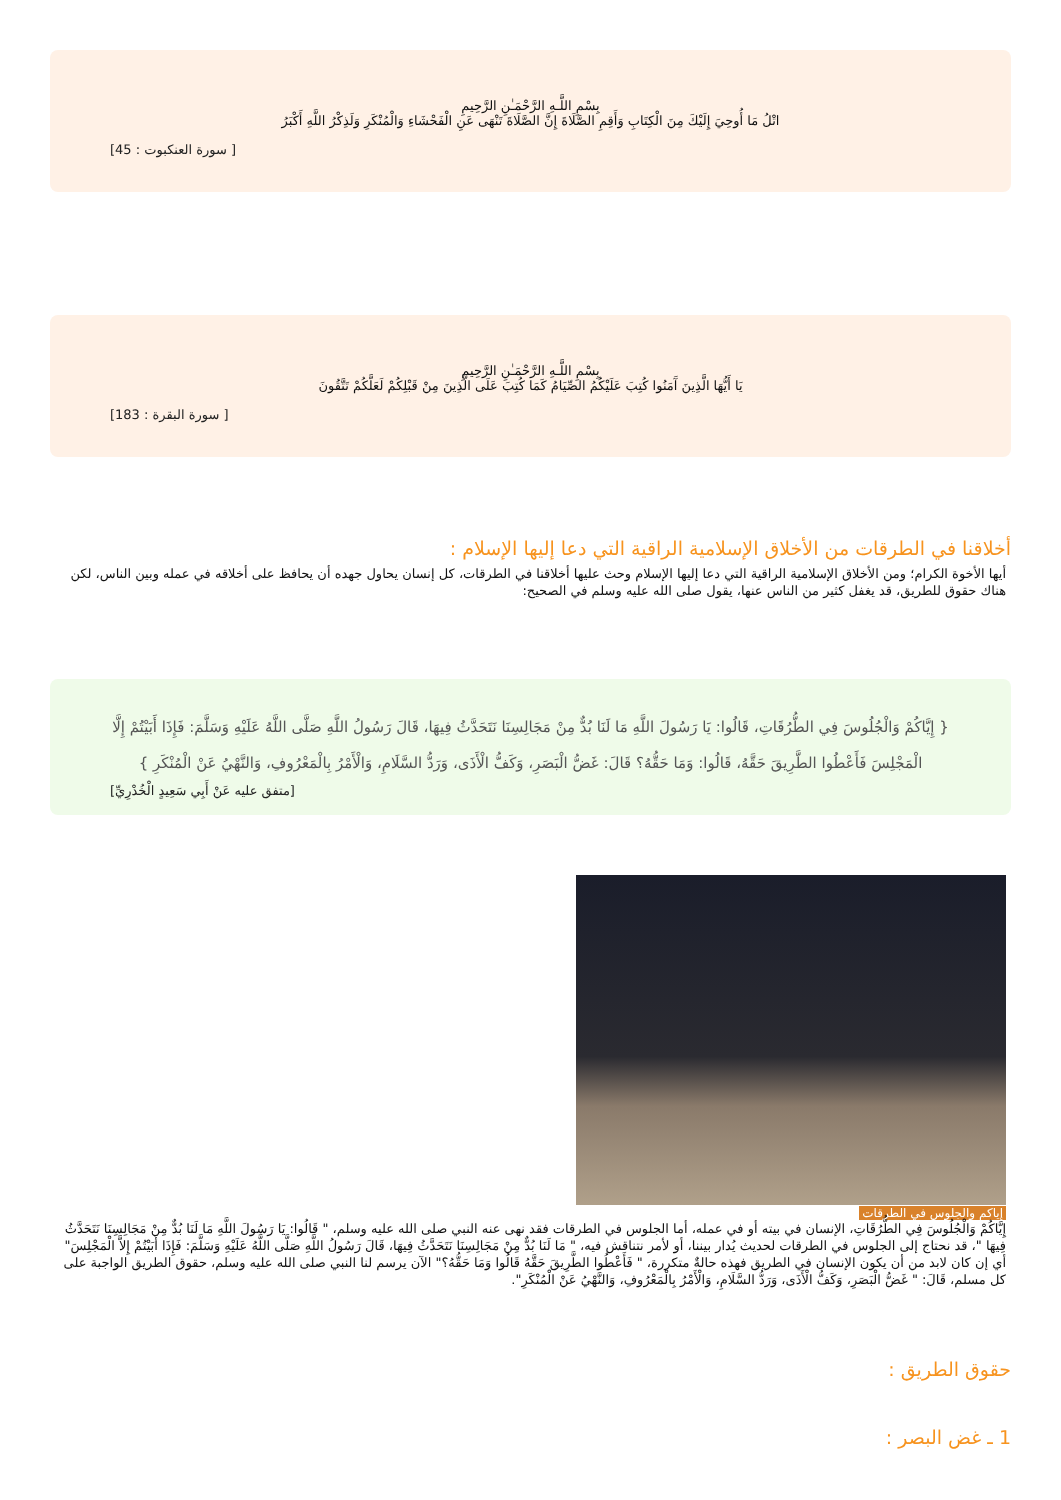بِسْمِ اللَّـهِ الرَّحْمَـٰنِ الرَّحِيمِ
اتْلُ مَا أُوحِيَ إِلَيْكَ مِنَ الْكِتَابِ وَأَقِمِ الصَّلَاةَ إِنَّ الصَّلَاةَ تَنْهَى عَنِ الْفَحْشَاءِ وَالْمُنْكَرِ وَلَذِكْرُ اللَّهِ أَكْبَرُ
[ سورة العنكبوت : 45]
بِسْمِ اللَّـهِ الرَّحْمَـٰنِ الرَّحِيمِ
يَا أَيُّهَا الَّذِينَ آَمَنُوا كُتِبَ عَلَيْكُمُ الصِّيَامُ كَمَا كُتِبَ عَلَى الَّذِينَ مِنْ قَبْلِكُمْ لَعَلَّكُمْ تَتَّقُونَ
[ سورة البقرة : 183]
أخلاقنا في الطرقات من الأخلاق الإسلامية الراقية التي دعا إليها الإسلام :
أيها الأخوة الكرام؛ ومن الأخلاق الإسلامية الراقية التي دعا إليها الإسلام وحث عليها أخلاقنا في الطرقات، كل إنسان يحاول جهده أن يحافظ على أخلاقه في عمله وبين الناس، لكن هناك حقوق للطريق، قد يغفل كثير من الناس عنها، يقول صلى الله عليه وسلم في الصحيح:
{ إِيَّاكُمْ وَالْجُلُوسَ فِي الطُّرُقَاتِ، قَالُوا: يَا رَسُولَ اللَّهِ مَا لَنَا بُدٌّ مِنْ مَجَالِسِنَا نَتَحَدَّثُ فِيهَا، قَالَ رَسُولُ اللَّهِ صَلَّى اللَّهُ عَلَيْهِ وَسَلَّمَ: فَإِذَا أَبَيْتُمْ إِلَّا الْمَجْلِسَ فَأَعْطُوا الطَّرِيقَ حَقَّهُ، قَالُوا: وَمَا حَقُّهُ؟ قَالَ: غَضُّ الْبَصَرِ، وَكَفُّ الْأَذَى، وَرَدُّ السَّلَامِ، وَالْأَمْرُ بِالْمَعْرُوفِ، وَالنَّهْيُ عَنْ الْمُنْكَرِ }
[متفق عليه عَنْ أَبِي سَعِيدٍ الْخُدْرِيِّ]
إياكم والجلوس في الطرقات
إِيَّاكُمْ وَالْجُلُوسَ فِي الطُّرُقَاتِ، الإنسان في بيته أو في عمله، أما الجلوس في الطرقات فقد نهى عنه النبي صلى الله عليه وسلم، " قَالُوا: يَا رَسُولَ اللَّهِ مَا لَنَا بُدٌّ مِنْ مَجَالِسِنَا نَتَحَدَّثُ فِيهَا "، قد نحتاج إلى الجلوس في الطرقات لحديث يُدار بيننا، أو لأمر نتناقش فيه، " مَا لَنَا بُدٌّ مِنْ مَجَالِسِنَا نَتَحَدَّثُ فِيهَا، قَالَ رَسُولُ اللَّهِ صَلَّى اللَّهُ عَلَيْهِ وَسَلَّمَ: فَإِذَا أَبَيْتُمْ إِلاَّ الْمَجْلِسَ" أي إن كان لابد من أن يكون الإنسان في الطريق فهذه حالةٌ متكررة، " فَأَعْطُوا الطَّرِيقَ حَقَّهُ قَالُوا وَمَا حَقُّهُ؟" الآن يرسم لنا النبي صلى الله عليه وسلم، حقوق الطريق الواجبة على كل مسلم، قَالَ: " غَضُّ الْبَصَرِ، وَكَفُّ الْأَذَى، وَرَدُّ السَّلَامِ، وَالْأَمْرُ بِالْمَعْرُوفِ، وَالنَّهْيُ عَنْ الْمُنْكَرِ".
حقوق الطريق :
1 ـ غض البصر :